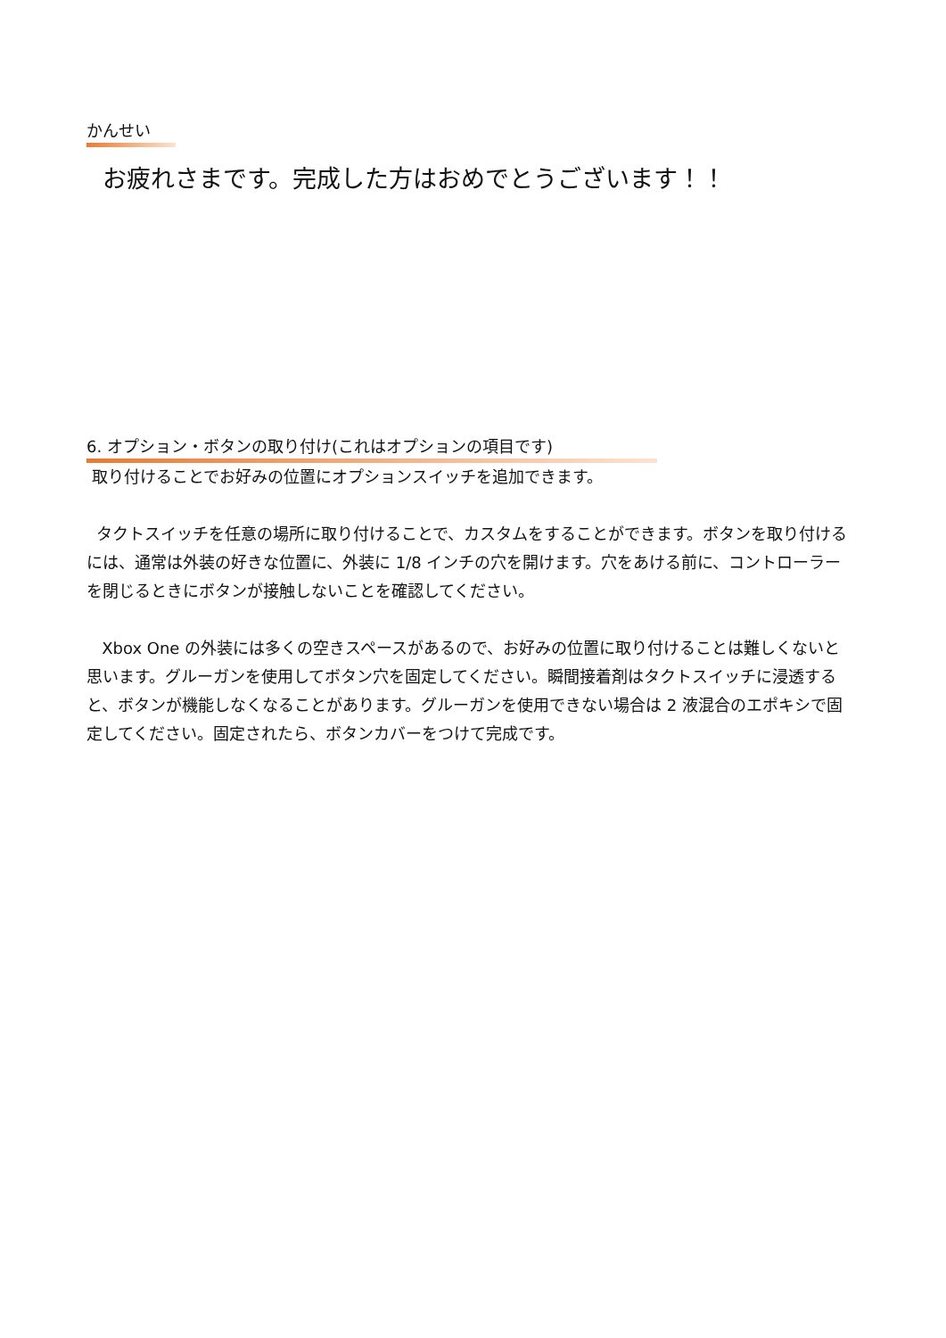かんせい
お疲れさまです。完成した方はおめでとうございます！！
6. オプション・ボタンの取り付け(これはオプションの項目です)
取り付けることでお好みの位置にオプションスイッチを追加できます。
タクトスイッチを任意の場所に取り付けることで、カスタムをすることができます。ボタンを取り付けるには、通常は外装の好きな位置に、外装に 1/8 インチの穴を開けます。穴をあける前に、コントローラーを閉じるときにボタンが接触しないことを確認してください。
Xbox One の外装には多くの空きスペースがあるので、お好みの位置に取り付けることは難しくないと思います。グルーガンを使用してボタン穴を固定してください。瞬間接着剤はタクトスイッチに浸透すると、ボタンが機能しなくなることがあります。グルーガンを使用できない場合は 2 液混合のエポキシで固定してください。固定されたら、ボタンカバーをつけて完成です。